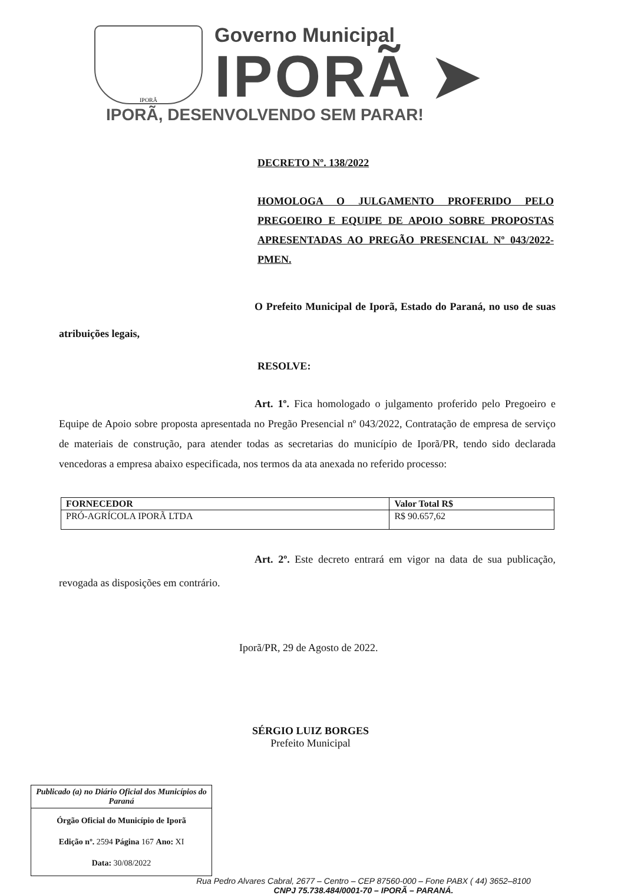IPORÃ
Governo Municipal
IPORÃ ➤
IPORÃ, DESENVOLVENDO SEM PARAR!
DECRETO Nº. 138/2022
HOMOLOGA O JULGAMENTO PROFERIDO PELO PREGOEIRO E EQUIPE DE APOIO SOBRE PROPOSTAS APRESENTADAS AO PREGÃO PRESENCIAL Nº 043/2022-PMEN.
O Prefeito Municipal de Iporã, Estado do Paraná, no uso de suas atribuições legais,
RESOLVE:
Art. 1º. Fica homologado o julgamento proferido pelo Pregoeiro e Equipe de Apoio sobre proposta apresentada no Pregão Presencial nº 043/2022, Contratação de empresa de serviço de materiais de construção, para atender todas as secretarias do município de Iporã/PR, tendo sido declarada vencedoras a empresa abaixo especificada, nos termos da ata anexada no referido processo:
| FORNECEDOR | Valor Total R$ |
| --- | --- |
| PRÓ-AGRÍCOLA IPORÃ LTDA | R$ 90.657,62 |
Art. 2º. Este decreto entrará em vigor na data de sua publicação, revogada as disposições em contrário.
Iporã/PR, 29 de Agosto de 2022.
SÉRGIO LUIZ BORGES
Prefeito Municipal
Publicado (a) no Diário Oficial dos Municípios do Paraná
Órgão Oficial do Município de Iporã
Edição nº. 2594 Página 167 Ano: XI
Data: 30/08/2022
Rua Pedro Alvares Cabral, 2677 – Centro – CEP 87560-000 – Fone PABX ( 44) 3652–8100
CNPJ 75.738.484/0001-70 – IPORÃ – PARANÁ.